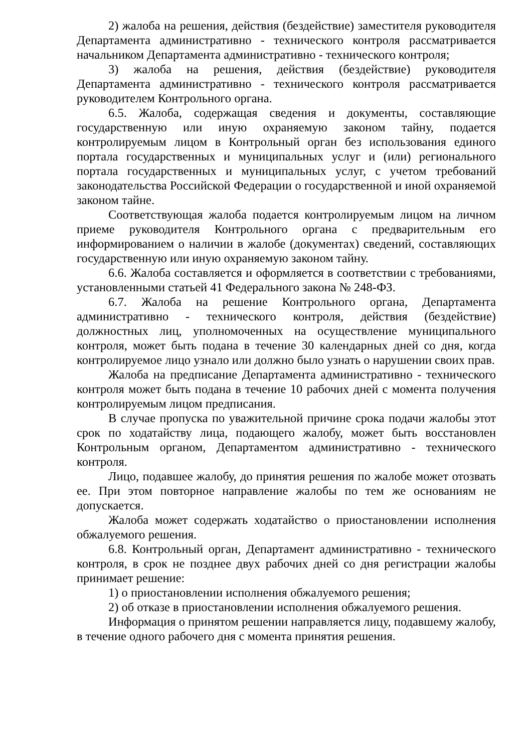2) жалоба на решения, действия (бездействие) заместителя руководителя Департамента административно - технического контроля рассматривается начальником Департамента административно - технического контроля;
3) жалоба на решения, действия (бездействие) руководителя Департамента административно - технического контроля рассматривается руководителем Контрольного органа.
6.5. Жалоба, содержащая сведения и документы, составляющие государственную или иную охраняемую законом тайну, подается контролируемым лицом в Контрольный орган без использования единого портала государственных и муниципальных услуг и (или) регионального портала государственных и муниципальных услуг, с учетом требований законодательства Российской Федерации о государственной и иной охраняемой законом тайне.
Соответствующая жалоба подается контролируемым лицом на личном приеме руководителя Контрольного органа с предварительным его информированием о наличии в жалобе (документах) сведений, составляющих государственную или иную охраняемую законом тайну.
6.6. Жалоба составляется и оформляется в соответствии с требованиями, установленными статьей 41 Федерального закона № 248-ФЗ.
6.7. Жалоба на решение Контрольного органа, Департамента административно - технического контроля, действия (бездействие) должностных лиц, уполномоченных на осуществление муниципального контроля, может быть подана в течение 30 календарных дней со дня, когда контролируемое лицо узнало или должно было узнать о нарушении своих прав.
Жалоба на предписание Департамента административно - технического контроля может быть подана в течение 10 рабочих дней с момента получения контролируемым лицом предписания.
В случае пропуска по уважительной причине срока подачи жалобы этот срок по ходатайству лица, подающего жалобу, может быть восстановлен Контрольным органом, Департаментом административно - технического контроля.
Лицо, подавшее жалобу, до принятия решения по жалобе может отозвать ее. При этом повторное направление жалобы по тем же основаниям не допускается.
Жалоба может содержать ходатайство о приостановлении исполнения обжалуемого решения.
6.8. Контрольный орган, Департамент административно - технического контроля, в срок не позднее двух рабочих дней со дня регистрации жалобы принимает решение:
1) о приостановлении исполнения обжалуемого решения;
2) об отказе в приостановлении исполнения обжалуемого решения.
Информация о принятом решении направляется лицу, подавшему жалобу, в течение одного рабочего дня с момента принятия решения.